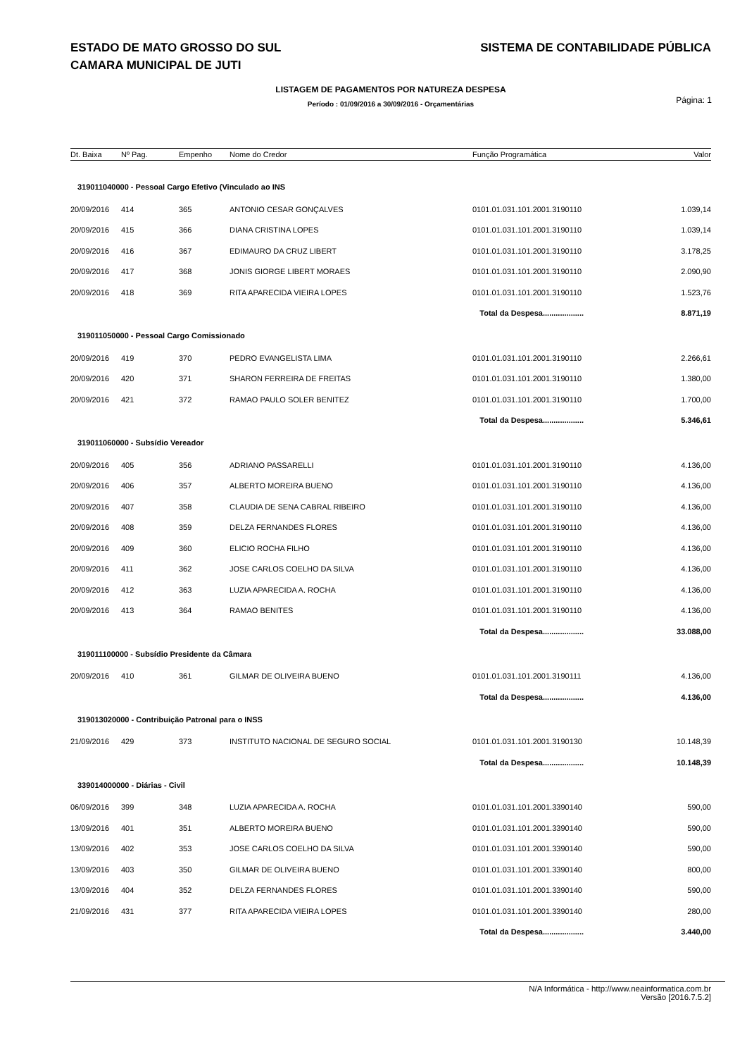SISTEMA DE CONTABILIDADE PÚBLICA ESTADO DE MATO GROSSO DO SUL
CAMARA MUNICIPAL DE JUTI
LISTAGEM DE PAGAMENTOS POR NATUREZA DESPESA
Período : 01/09/2016 a 30/09/2016 - Orçamentárias
Página: 1
| Dt. Baixa | Nº Pag. | Empenho | Nome do Credor | Função Programática | Valor |
| --- | --- | --- | --- | --- | --- |
| 319011040000 - Pessoal Cargo Efetivo (Vinculado ao INS | | | | | |
| 20/09/2016 | 414 | 365 | ANTONIO CESAR GONÇALVES | 0101.01.031.101.2001.3190110 | 1.039,14 |
| 20/09/2016 | 415 | 366 | DIANA CRISTINA LOPES | 0101.01.031.101.2001.3190110 | 1.039,14 |
| 20/09/2016 | 416 | 367 | EDIMAURO DA CRUZ LIBERT | 0101.01.031.101.2001.3190110 | 3.178,25 |
| 20/09/2016 | 417 | 368 | JONIS GIORGE LIBERT MORAES | 0101.01.031.101.2001.3190110 | 2.090,90 |
| 20/09/2016 | 418 | 369 | RITA APARECIDA VIEIRA LOPES | 0101.01.031.101.2001.3190110 | 1.523,76 |
| Total da Despesa................... | | | | | 8.871,19 |
| 319011050000 - Pessoal Cargo Comissionado | | | | | |
| 20/09/2016 | 419 | 370 | PEDRO EVANGELISTA LIMA | 0101.01.031.101.2001.3190110 | 2.266,61 |
| 20/09/2016 | 420 | 371 | SHARON FERREIRA DE FREITAS | 0101.01.031.101.2001.3190110 | 1.380,00 |
| 20/09/2016 | 421 | 372 | RAMAO PAULO SOLER BENITEZ | 0101.01.031.101.2001.3190110 | 1.700,00 |
| Total da Despesa................... | | | | | 5.346,61 |
| 319011060000 - Subsídio Vereador | | | | | |
| 20/09/2016 | 405 | 356 | ADRIANO PASSARELLI | 0101.01.031.101.2001.3190110 | 4.136,00 |
| 20/09/2016 | 406 | 357 | ALBERTO MOREIRA BUENO | 0101.01.031.101.2001.3190110 | 4.136,00 |
| 20/09/2016 | 407 | 358 | CLAUDIA DE SENA CABRAL RIBEIRO | 0101.01.031.101.2001.3190110 | 4.136,00 |
| 20/09/2016 | 408 | 359 | DELZA FERNANDES FLORES | 0101.01.031.101.2001.3190110 | 4.136,00 |
| 20/09/2016 | 409 | 360 | ELICIO ROCHA FILHO | 0101.01.031.101.2001.3190110 | 4.136,00 |
| 20/09/2016 | 411 | 362 | JOSE CARLOS COELHO DA SILVA | 0101.01.031.101.2001.3190110 | 4.136,00 |
| 20/09/2016 | 412 | 363 | LUZIA APARECIDA A. ROCHA | 0101.01.031.101.2001.3190110 | 4.136,00 |
| 20/09/2016 | 413 | 364 | RAMAO BENITES | 0101.01.031.101.2001.3190110 | 4.136,00 |
| Total da Despesa................... | | | | | 33.088,00 |
| 319011100000 - Subsídio Presidente da Câmara | | | | | |
| 20/09/2016 | 410 | 361 | GILMAR DE OLIVEIRA BUENO | 0101.01.031.101.2001.3190111 | 4.136,00 |
| Total da Despesa................... | | | | | 4.136,00 |
| 319013020000 - Contribuição Patronal para o INSS | | | | | |
| 21/09/2016 | 429 | 373 | INSTITUTO NACIONAL DE SEGURO SOCIAL | 0101.01.031.101.2001.3190130 | 10.148,39 |
| Total da Despesa................... | | | | | 10.148,39 |
| 339014000000 - Diárias - Civil | | | | | |
| 06/09/2016 | 399 | 348 | LUZIA APARECIDA A. ROCHA | 0101.01.031.101.2001.3390140 | 590,00 |
| 13/09/2016 | 401 | 351 | ALBERTO MOREIRA BUENO | 0101.01.031.101.2001.3390140 | 590,00 |
| 13/09/2016 | 402 | 353 | JOSE CARLOS COELHO DA SILVA | 0101.01.031.101.2001.3390140 | 590,00 |
| 13/09/2016 | 403 | 350 | GILMAR DE OLIVEIRA BUENO | 0101.01.031.101.2001.3390140 | 800,00 |
| 13/09/2016 | 404 | 352 | DELZA FERNANDES FLORES | 0101.01.031.101.2001.3390140 | 590,00 |
| 21/09/2016 | 431 | 377 | RITA APARECIDA VIEIRA LOPES | 0101.01.031.101.2001.3390140 | 280,00 |
| Total da Despesa................... | | | | | 3.440,00 |
N/A Informática - http://www.neainformatica.com.br
Versão [2016.7.5.2]